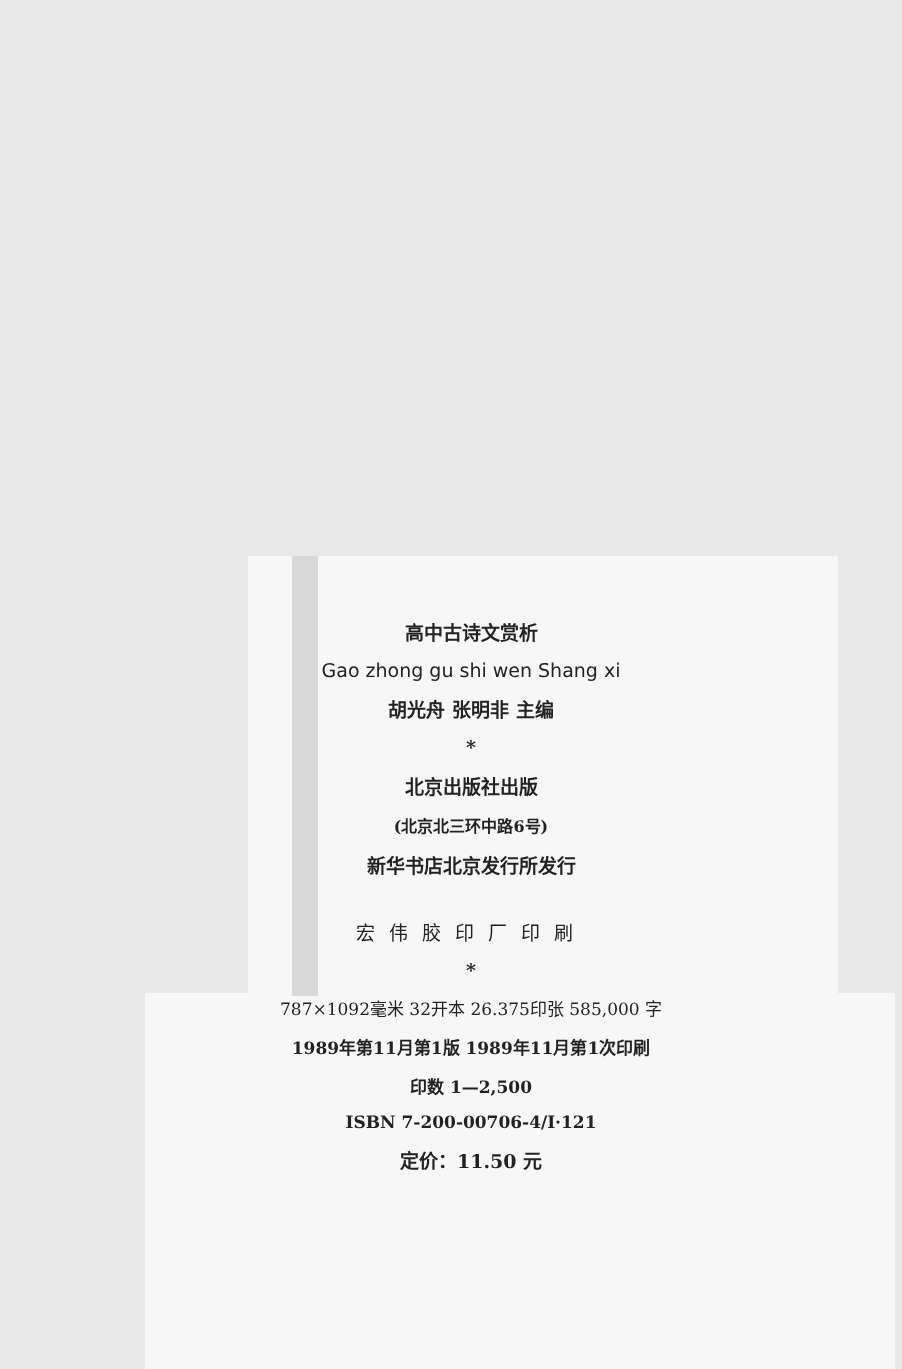高中古诗文赏析
Gao zhong gu shi wen Shang xi
胡光舟 张明非 主编
*
北京出版社出版
(北京北三环中路6号)
新华书店北京发行所发行
宏伟胶印厂印刷
*
787×1092毫米 32开本 26.375印张 585,000 字
1989年第11月第1版 1989年11月第1次印刷
印数 1—2,500
ISBN 7-200-00706-4/I·121
定价：11.50 元